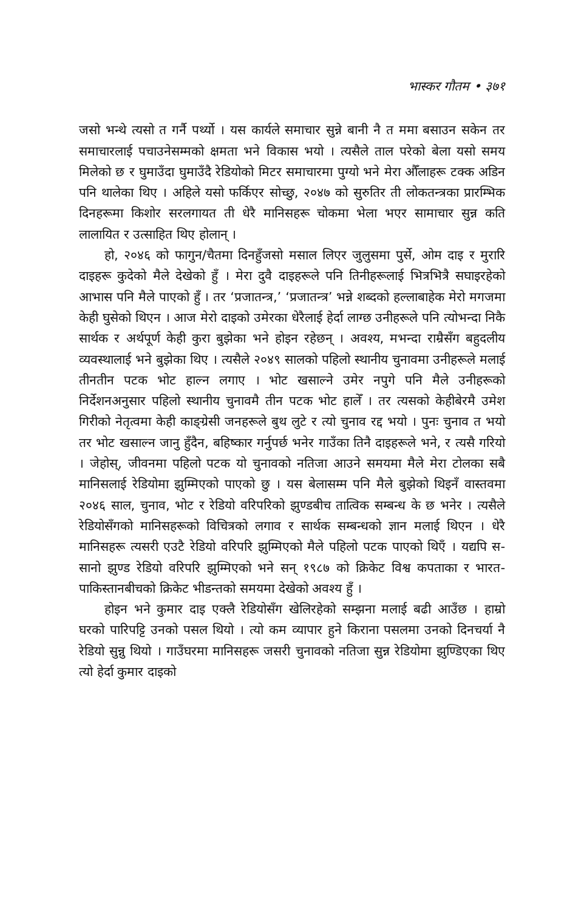भास्कर गौतम • ३७१
जसो भन्थे त्यसो त गर्नै पर्थ्यो । यस कार्यले समाचार सुन्ने बानी नै त ममा बसाउन सकेन तर समाचारलाई पचाउनेसम्मको क्षमता भने विकास भयो । त्यसैले ताल परेको बेला यसो समय मिलेको छ र घुमाउँदा घुमाउँदै रेडियोको मिटर समाचारमा पुग्यो भने मेरा औँलाहरू टक्क अडिन पनि थालेका थिए । अहिले यसो फर्किएर सोच्छु, २०४७ को सुरुतिर ती लोकतन्त्रका प्रारम्भिक दिनहरूमा किशोर सरलगायत ती धेरै मानिसहरू चोकमा भेला भएर सामाचार सुन्न कति लालायित र उत्साहित थिए होलान् ।
हो, २०४६ को फागुन/चैतमा दिनहुँजसो मसाल लिएर जुलुसमा पुर्से, ओम दाइ र मुरारि दाइहरू कुदेको मैले देखेको हुँ । मेरा दुवै दाइहरूले पनि तिनीहरूलाई भित्रभित्रै सघाइरहेको आभास पनि मैले पाएको हुँ । तर ‘प्रजातन्त्र,’ ‘प्रजातन्त्र’ भन्ने शब्दको हल्लाबाहेक मेरो मगजमा केही घुसेको थिएन । आज मेरो दाइको उमेरका धेरैलाई हेर्दा लाग्छ उनीहरूले पनि त्योभन्दा निकै सार्थक र अर्थपूर्ण केही कुरा बुझेका भने होइन रहेछन् । अवश्य, मभन्दा राम्रैसँग बहुदलीय व्यवस्थालाई भने बुझेका थिए । त्यसैले २०४९ सालको पहिलो स्थानीय चुनावमा उनीहरूले मलाई तीनतीन पटक भोट हाल्न लगाए । भोट खसाल्ने उमेर नपुगे पनि मैले उनीहरूको निर्देशनअनुसार पहिलो स्थानीय चुनावमै तीन पटक भोट हालेँ । तर त्यसको केहीबेरमै उमेश गिरीको नेतृत्वमा केही काङ्ग्रेसी जनहरूले बुथ लुटे र त्यो चुनाव रद्द भयो । पुनः चुनाव त भयो तर भोट खसाल्न जानु हुँदैन, बहिष्कार गर्नुपर्छ भनेर गाउँका तिनै दाइहरूले भने, र त्यसै गरियो । जेहोस्, जीवनमा पहिलो पटक यो चुनावको नतिजा आउने समयमा मैले मेरा टोलका सबै मानिसलाई रेडियोमा झुम्मिएको पाएको छु । यस बेलासम्म पनि मैले बुझेको थिइनँ वास्तवमा २०४६ साल, चुनाव, भोट र रेडियो वरिपरिको झुण्डबीच तात्विक सम्बन्ध के छ भनेर । त्यसैले रेडियोसँगको मानिसहरूको विचित्रको लगाव र सार्थक सम्बन्धको ज्ञान मलाई थिएन । धेरै मानिसहरू त्यसरी एउटै रेडियो वरिपरि झुम्मिएको मैले पहिलो पटक पाएको थिएँ । यद्यपि स-सानो झुण्ड रेडियो वरिपरि झुम्मिएको भने सन् १९८७ को क्रिकेट विश्व कपताका र भारत-पाकिस्तानबीचको क्रिकेट भीडन्तको समयमा देखेको अवश्य हुँ ।
होइन भने कुमार दाइ एक्लै रेडियोसँग खेलिरहेको सम्झना मलाई बढी आउँछ । हाम्रो घरको पारिपट्टि उनको पसल थियो । त्यो कम व्यापार हुने किराना पसलमा उनको दिनचर्या नै रेडियो सुन्नु थियो । गाउँघरमा मानिसहरू जसरी चुनावको नतिजा सुन्न रेडियोमा झुण्डिएका थिए त्यो हेर्दा कुमार दाइको